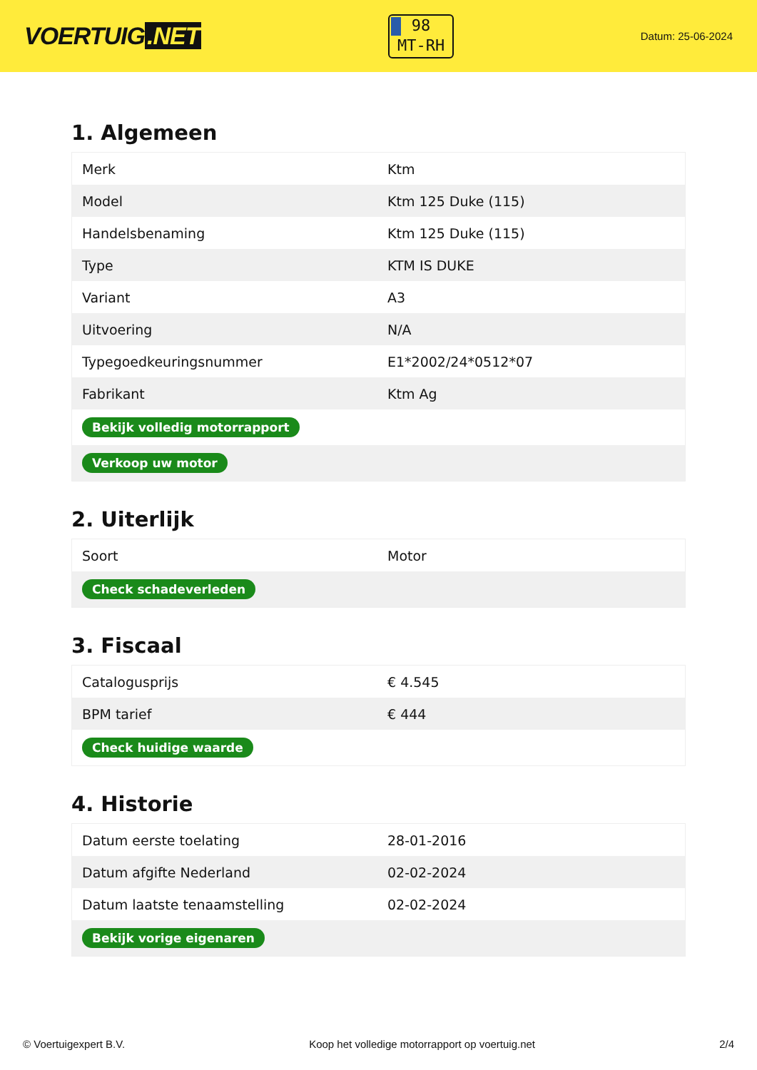VOERTUIG.NET
98
MT-RH
Datum: 25-06-2024
1. Algemeen
| Merk | Ktm |
| Model | Ktm 125 Duke (115) |
| Handelsbenaming | Ktm 125 Duke (115) |
| Type | KTM IS DUKE |
| Variant | A3 |
| Uitvoering | N/A |
| Typegoedkeuringsnummer | E1*2002/24*0512*07 |
| Fabrikant | Ktm Ag |
| Bekijk volledig motorrapport | |
| Verkoop uw motor | |
2. Uiterlijk
| Soort | Motor |
| Check schadeverleden | |
3. Fiscaal
| Catalogusprijs | € 4.545 |
| BPM tarief | € 444 |
| Check huidige waarde | |
4. Historie
| Datum eerste toelating | 28-01-2016 |
| Datum afgifte Nederland | 02-02-2024 |
| Datum laatste tenaamstelling | 02-02-2024 |
| Bekijk vorige eigenaren | |
© Voertuigexpert B.V. Koop het volledige motorrapport op voertuig.net 2/4